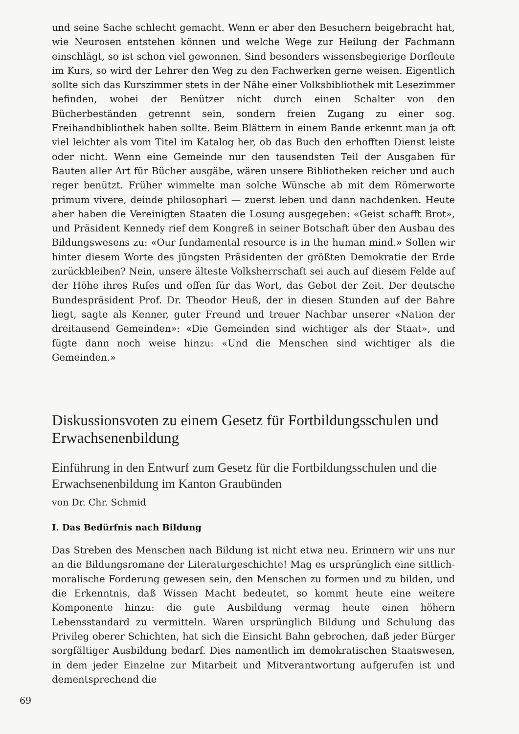und seine Sache schlecht gemacht. Wenn er aber den Besuchern beigebracht hat, wie Neurosen entstehen können und welche Wege zur Heilung der Fachmann einschlägt, so ist schon viel gewonnen. Sind besonders wissensbegierige Dorfleute im Kurs, so wird der Lehrer den Weg zu den Fachwerken gerne weisen. Eigentlich sollte sich das Kurszimmer stets in der Nähe einer Volksbibliothek mit Lesezimmer befinden, wobei der Benützer nicht durch einen Schalter von den Bücherbeständen getrennt sein, sondern freien Zugang zu einer sog. Freihandbibliothek haben sollte. Beim Blättern in einem Bande erkennt man ja oft viel leichter als vom Titel im Katalog her, ob das Buch den erhofften Dienst leiste oder nicht. Wenn eine Gemeinde nur den tausendsten Teil der Ausgaben für Bauten aller Art für Bücher ausgäbe, wären unsere Bibliotheken reicher und auch reger benützt. Früher wimmelte man solche Wünsche ab mit dem Römerworte primum vivere, deinde philosophari — zuerst leben und dann nachdenken. Heute aber haben die Vereinigten Staaten die Losung ausgegeben: «Geist schafft Brot», und Präsident Kennedy rief dem Kongreß in seiner Botschaft über den Ausbau des Bildungswesens zu: «Our fundamental resource is in the human mind.» Sollen wir hinter diesem Worte des jüngsten Präsidenten der größten Demokratie der Erde zurückbleiben? Nein, unsere älteste Volksherrschaft sei auch auf diesem Felde auf der Höhe ihres Rufes und offen für das Wort, das Gebot der Zeit. Der deutsche Bundespräsident Prof. Dr. Theodor Heuß, der in diesen Stunden auf der Bahre liegt, sagte als Kenner, guter Freund und treuer Nachbar unserer «Nation der dreitausend Gemeinden»: «Die Gemeinden sind wichtiger als der Staat», und fügte dann noch weise hinzu: «Und die Menschen sind wichtiger als die Gemeinden.»
Diskussionsvoten zu einem Gesetz für Fortbildungsschulen und Erwachsenenbildung
Einführung in den Entwurf zum Gesetz für die Fortbildungsschulen und die Erwachsenenbildung im Kanton Graubünden
von Dr. Chr. Schmid
I. Das Bedürfnis nach Bildung
Das Streben des Menschen nach Bildung ist nicht etwa neu. Erinnern wir uns nur an die Bildungsromane der Literaturgeschichte! Mag es ursprünglich eine sittlich-moralische Forderung gewesen sein, den Menschen zu formen und zu bilden, und die Erkenntnis, daß Wissen Macht bedeutet, so kommt heute eine weitere Komponente hinzu: die gute Ausbildung vermag heute einen höhern Lebensstandard zu vermitteln. Waren ursprünglich Bildung und Schulung das Privileg oberer Schichten, hat sich die Einsicht Bahn gebrochen, daß jeder Bürger sorgfältiger Ausbildung bedarf. Dies namentlich im demokratischen Staatswesen, in dem jeder Einzelne zur Mitarbeit und Mitverantwortung aufgerufen ist und dementsprechend die
69